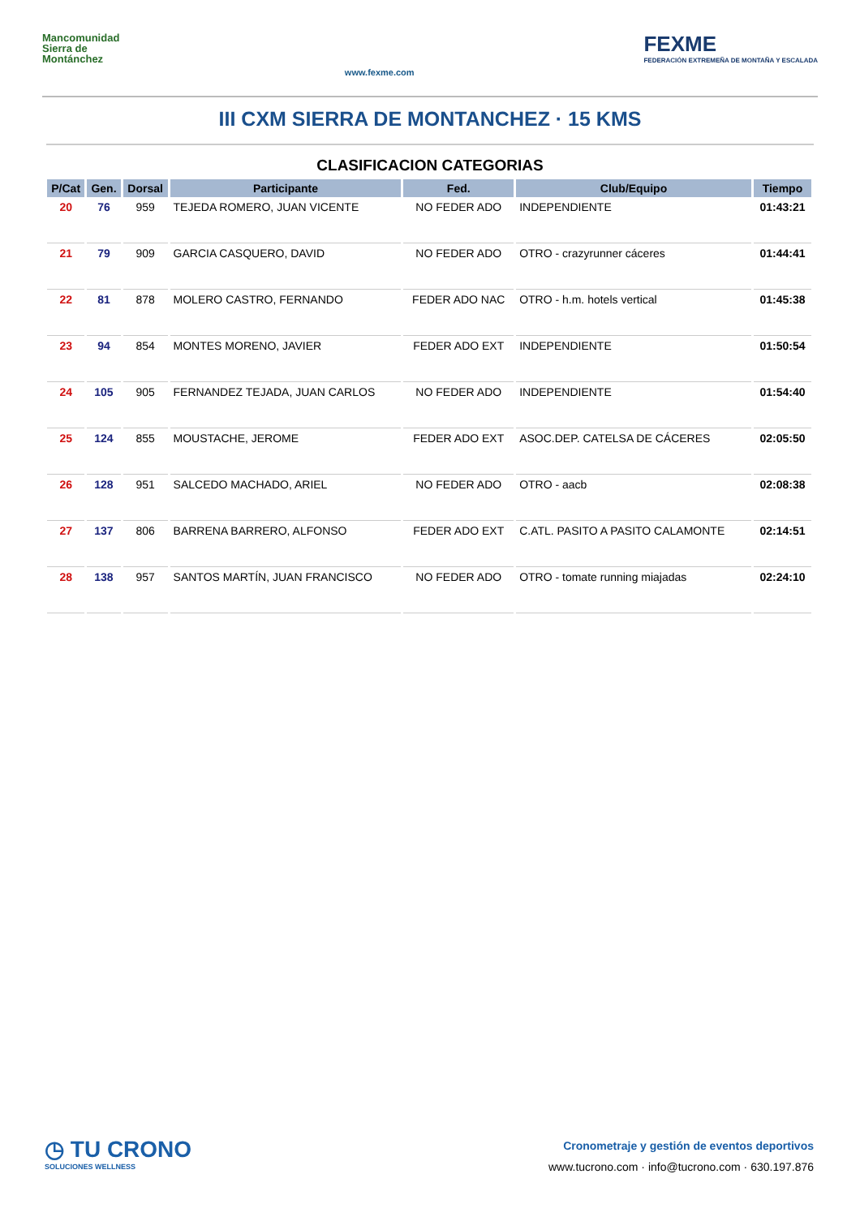Mancomunidad Sierra de Montánchez
www.fexme.com
FEXME
FEDERACIÓN EXTREMEÑA DE MONTAÑA Y ESCALADA
III CXM SIERRA DE MONTANCHEZ · 15 KMS
CLASIFICACION CATEGORIAS
| P/Cat | Gen. | Dorsal | Participante | Fed. | Club/Equipo | Tiempo |
| --- | --- | --- | --- | --- | --- | --- |
| 20 | 76 | 959 | TEJEDA ROMERO, JUAN VICENTE | NO FEDER ADO | INDEPENDIENTE | 01:43:21 |
| 21 | 79 | 909 | GARCIA CASQUERO, DAVID | NO FEDER ADO | OTRO - crazyrunner cáceres | 01:44:41 |
| 22 | 81 | 878 | MOLERO CASTRO, FERNANDO | FEDER ADO NAC | OTRO - h.m. hotels vertical | 01:45:38 |
| 23 | 94 | 854 | MONTES MORENO, JAVIER | FEDER ADO EXT | INDEPENDIENTE | 01:50:54 |
| 24 | 105 | 905 | FERNANDEZ TEJADA, JUAN CARLOS | NO FEDER ADO | INDEPENDIENTE | 01:54:40 |
| 25 | 124 | 855 | MOUSTACHE, JEROME | FEDER ADO EXT | ASOC.DEP. CATELSA DE CÁCERES | 02:05:50 |
| 26 | 128 | 951 | SALCEDO MACHADO, ARIEL | NO FEDER ADO | OTRO - aacb | 02:08:38 |
| 27 | 137 | 806 | BARRENA BARRERO, ALFONSO | FEDER ADO EXT | C.ATL. PASITO A PASITO CALAMONTE | 02:14:51 |
| 28 | 138 | 957 | SANTOS MARTÍN, JUAN FRANCISCO | NO FEDER ADO | OTRO - tomate running miajadas | 02:24:10 |
◷ TU CRONO
SOLUCIONES WELLNESS
Cronometraje y gestión de eventos deportivos
www.tucrono.com · info@tucrono.com · 630.197.876